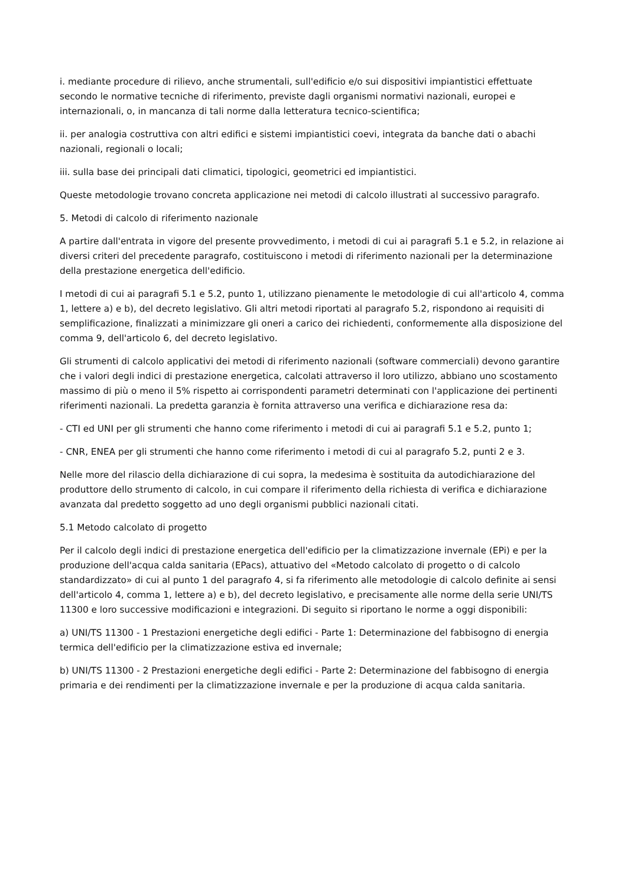i. mediante procedure di rilievo, anche strumentali, sull'edificio e/o sui dispositivi impiantistici effettuate secondo le normative tecniche di riferimento, previste dagli organismi normativi nazionali, europei e internazionali, o, in mancanza di tali norme dalla letteratura tecnico-scientifica;
ii. per analogia costruttiva con altri edifici e sistemi impiantistici coevi, integrata da banche dati o abachi nazionali, regionali o locali;
iii. sulla base dei principali dati climatici, tipologici, geometrici ed impiantistici.
Queste metodologie trovano concreta applicazione nei metodi di calcolo illustrati al successivo paragrafo.
5. Metodi di calcolo di riferimento nazionale
A partire dall'entrata in vigore del presente provvedimento, i metodi di cui ai paragrafi 5.1 e 5.2, in relazione ai diversi criteri del precedente paragrafo, costituiscono i metodi di riferimento nazionali per la determinazione della prestazione energetica dell'edificio.
I metodi di cui ai paragrafi 5.1 e 5.2, punto 1, utilizzano pienamente le metodologie di cui all'articolo 4, comma 1, lettere a) e b), del decreto legislativo. Gli altri metodi riportati al paragrafo 5.2, rispondono ai requisiti di semplificazione, finalizzati a minimizzare gli oneri a carico dei richiedenti, conformemente alla disposizione del comma 9, dell'articolo 6, del decreto legislativo.
Gli strumenti di calcolo applicativi dei metodi di riferimento nazionali (software commerciali) devono garantire che i valori degli indici di prestazione energetica, calcolati attraverso il loro utilizzo, abbiano uno scostamento massimo di più o meno il 5% rispetto ai corrispondenti parametri determinati con l'applicazione dei pertinenti riferimenti nazionali. La predetta garanzia è fornita attraverso una verifica e dichiarazione resa da:
- CTI ed UNI per gli strumenti che hanno come riferimento i metodi di cui ai paragrafi 5.1 e 5.2, punto 1;
- CNR, ENEA per gli strumenti che hanno come riferimento i metodi di cui al paragrafo 5.2, punti 2 e 3.
Nelle more del rilascio della dichiarazione di cui sopra, la medesima è sostituita da autodichiarazione del produttore dello strumento di calcolo, in cui compare il riferimento della richiesta di verifica e dichiarazione avanzata dal predetto soggetto ad uno degli organismi pubblici nazionali citati.
5.1 Metodo calcolato di progetto
Per il calcolo degli indici di prestazione energetica dell'edificio per la climatizzazione invernale (EPi) e per la produzione dell'acqua calda sanitaria (EPacs), attuativo del «Metodo calcolato di progetto o di calcolo standardizzato» di cui al punto 1 del paragrafo 4, si fa riferimento alle metodologie di calcolo definite ai sensi dell'articolo 4, comma 1, lettere a) e b), del decreto legislativo, e precisamente alle norme della serie UNI/TS 11300 e loro successive modificazioni e integrazioni. Di seguito si riportano le norme a oggi disponibili:
a) UNI/TS 11300 - 1 Prestazioni energetiche degli edifici - Parte 1: Determinazione del fabbisogno di energia termica dell'edificio per la climatizzazione estiva ed invernale;
b) UNI/TS 11300 - 2 Prestazioni energetiche degli edifici - Parte 2: Determinazione del fabbisogno di energia primaria e dei rendimenti per la climatizzazione invernale e per la produzione di acqua calda sanitaria.